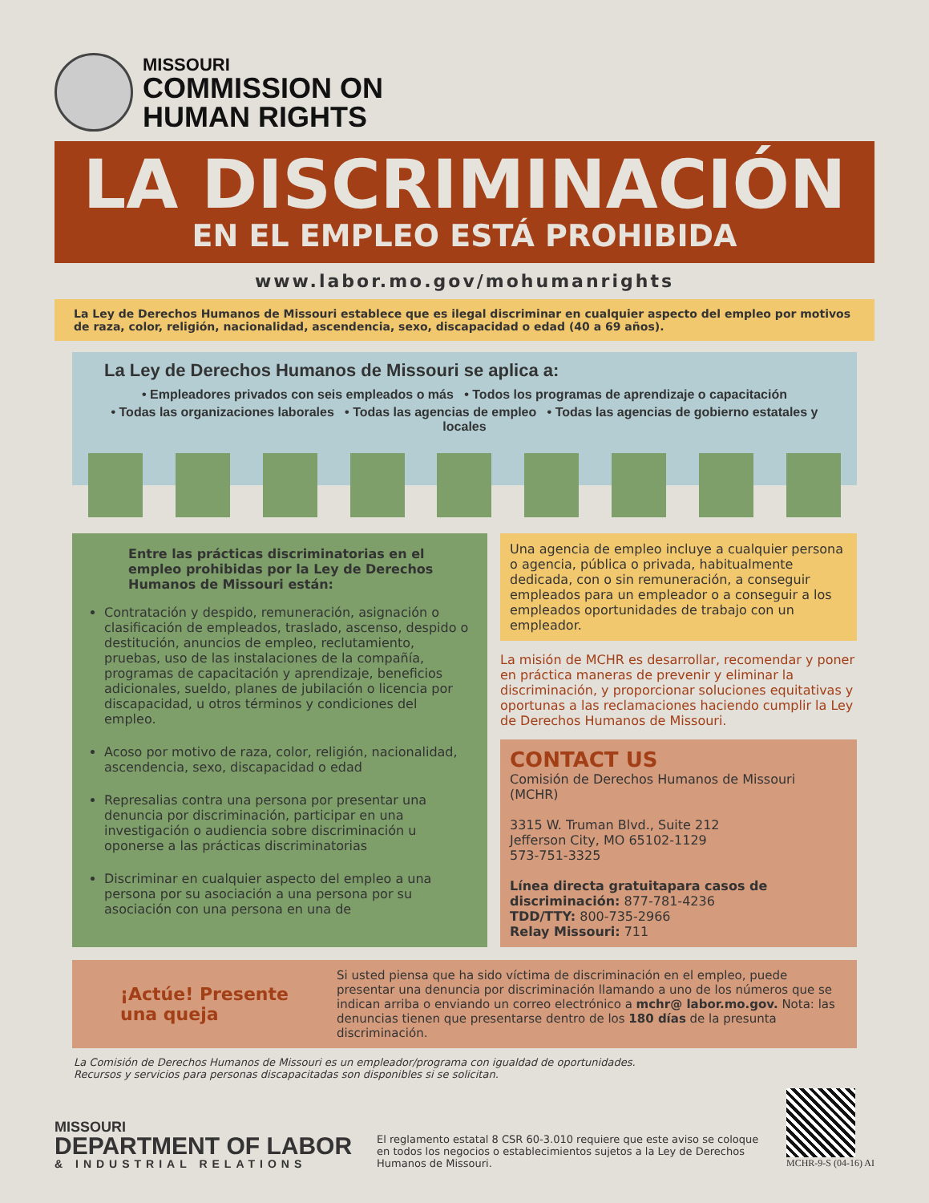MISSOURI
COMMISSION ON
HUMAN RIGHTS
LA DISCRIMINACIÓN
EN EL EMPLEO ESTÁ PROHIBIDA
www.labor.mo.gov/mohumanrights
La Ley de Derechos Humanos de Missouri establece que es ilegal discriminar en cualquier aspecto del empleo por motivos de raza, color, religión, nacionalidad, ascendencia, sexo, discapacidad o edad (40 a 69 años).
La Ley de Derechos Humanos de Missouri se aplica a:
• Empleadores privados con seis empleados o más • Todos los programas de aprendizaje o capacitación
• Todas las organizaciones laborales • Todas las agencias de empleo • Todas las agencias de gobierno estatales y locales
Entre las prácticas discriminatorias en el empleo prohibidas por la Ley de Derechos Humanos de Missouri están:
Contratación y despido, remuneración, asignación o clasificación de empleados, traslado, ascenso, despido o destitución, anuncios de empleo, reclutamiento, pruebas, uso de las instalaciones de la compañía, programas de capacitación y aprendizaje, beneficios adicionales, sueldo, planes de jubilación o licencia por discapacidad, u otros términos y condiciones del empleo.
Acoso por motivo de raza, color, religión, nacionalidad, ascendencia, sexo, discapacidad o edad
Represalias contra una persona por presentar una denuncia por discriminación, participar en una investigación o audiencia sobre discriminación u oponerse a las prácticas discriminatorias
Discriminar en cualquier aspecto del empleo a una persona por su asociación a una persona por su asociación con una persona en una de
Una agencia de empleo incluye a cualquier persona o agencia, pública o privada, habitualmente dedicada, con o sin remuneración, a conseguir empleados para un empleador o a conseguir a los empleados oportunidades de trabajo con un empleador.
La misión de MCHR es desarrollar, recomendar y poner en práctica maneras de prevenir y eliminar la discriminación, y proporcionar soluciones equitativas y oportunas a las reclamaciones haciendo cumplir la Ley de Derechos Humanos de Missouri.
CONTACT US
Comisión de Derechos Humanos de Missouri (MCHR)
3315 W. Truman Blvd., Suite 212
Jefferson City, MO 65102-1129
573-751-3325
Línea directa gratuitapara casos de discriminación: 877-781-4236
TDD/TTY: 800-735-2966
Relay Missouri: 711
¡Actúe! Presente una queja
Si usted piensa que ha sido víctima de discriminación en el empleo, puede presentar una denuncia por discriminación llamando a uno de los números que se indican arriba o enviando un correo electrónico a mchr@ labor.mo.gov. Nota: las denuncias tienen que presentarse dentro de los 180 días de la presunta discriminación.
La Comisión de Derechos Humanos de Missouri es un empleador/programa con igualdad de oportunidades.
Recursos y servicios para personas discapacitadas son disponibles si se solicitan.
MISSOURI
DEPARTMENT OF LABOR
& INDUSTRIAL RELATIONS
El reglamento estatal 8 CSR 60-3.010 requiere que este aviso se coloque en todos los negocios o establecimientos sujetos a la Ley de Derechos Humanos de Missouri.
MCHR-9-S (04-16) AI